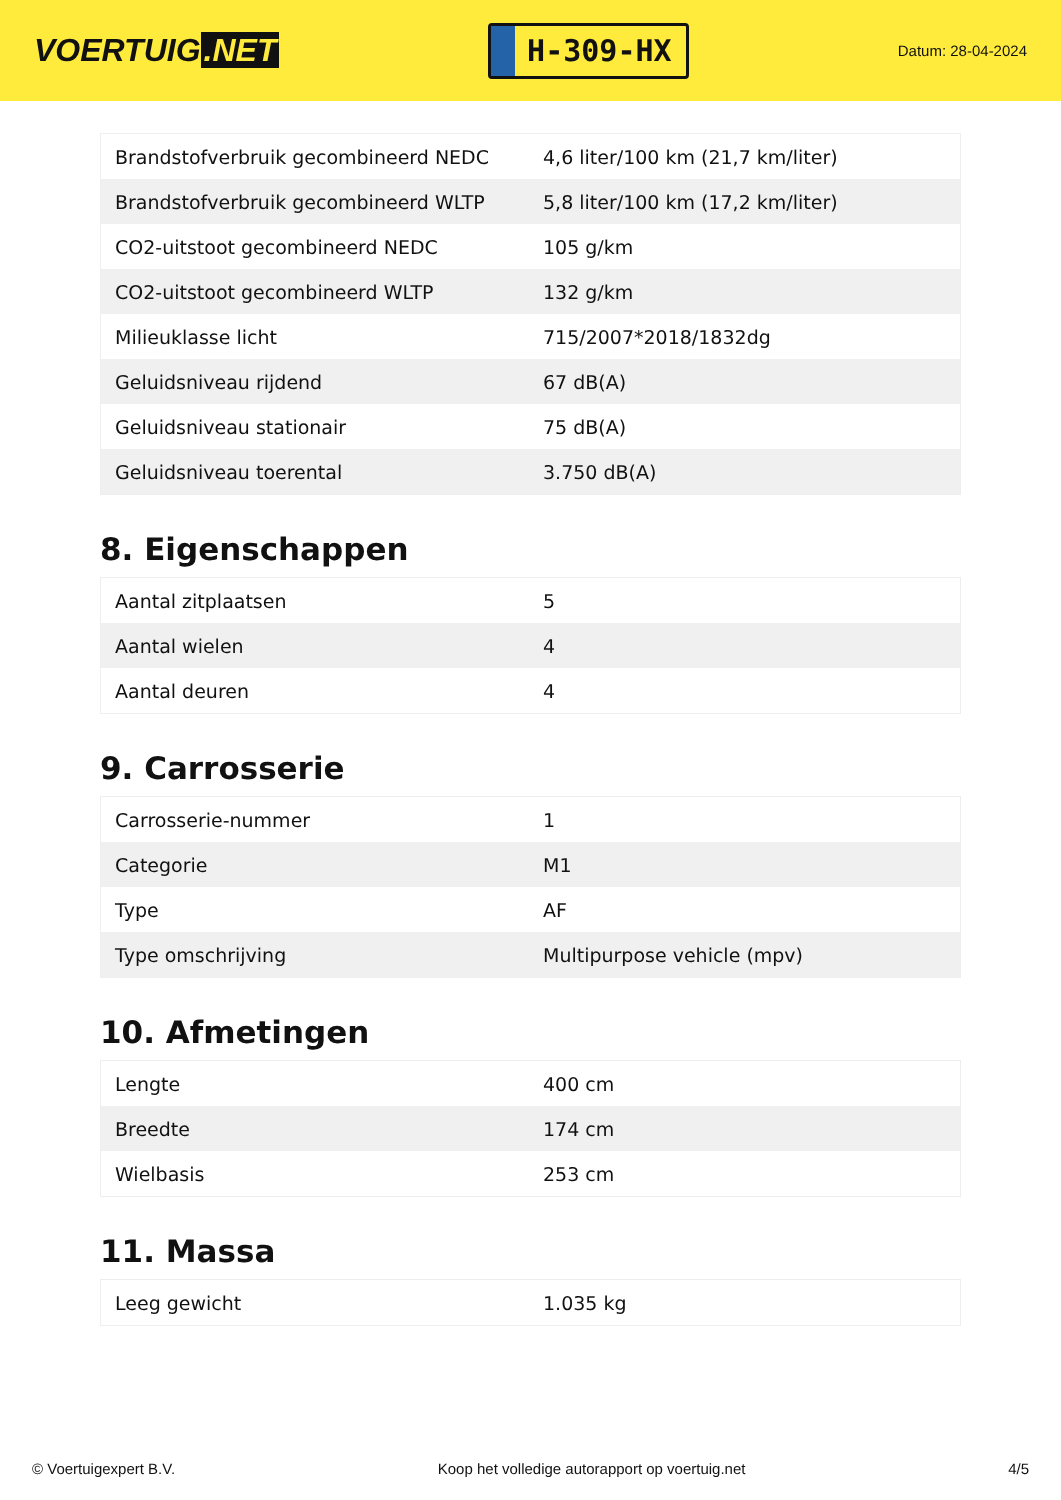VOERTUIG.NET
H-309-HX
Datum: 28-04-2024
| Brandstofverbruik gecombineerd NEDC | 4,6 liter/100 km (21,7 km/liter) |
| Brandstofverbruik gecombineerd WLTP | 5,8 liter/100 km (17,2 km/liter) |
| CO2-uitstoot gecombineerd NEDC | 105 g/km |
| CO2-uitstoot gecombineerd WLTP | 132 g/km |
| Milieuklasse licht | 715/2007*2018/1832dg |
| Geluidsniveau rijdend | 67 dB(A) |
| Geluidsniveau stationair | 75 dB(A) |
| Geluidsniveau toerental | 3.750 dB(A) |
8. Eigenschappen
| Aantal zitplaatsen | 5 |
| Aantal wielen | 4 |
| Aantal deuren | 4 |
9. Carrosserie
| Carrosserie-nummer | 1 |
| Categorie | M1 |
| Type | AF |
| Type omschrijving | Multipurpose vehicle (mpv) |
10. Afmetingen
| Lengte | 400 cm |
| Breedte | 174 cm |
| Wielbasis | 253 cm |
11. Massa
| Leeg gewicht | 1.035 kg |
© Voertuigexpert B.V. Koop het volledige autorapport op voertuig.net 4/5